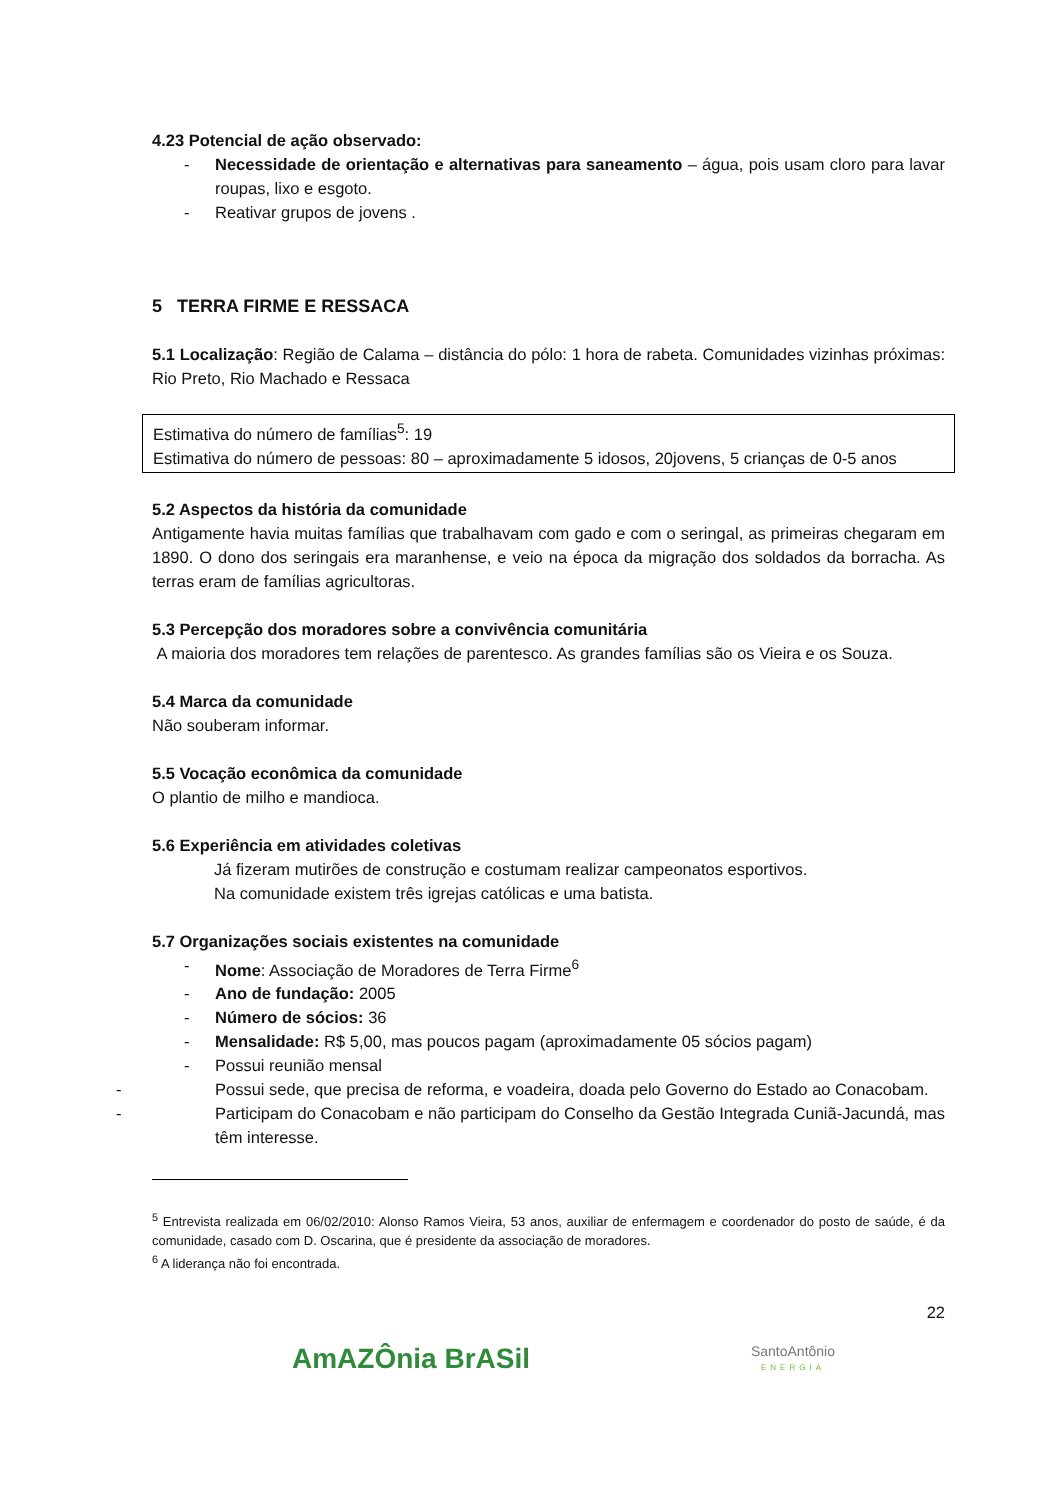4.23 Potencial de ação observado:
- Necessidade de orientação e alternativas para saneamento – água, pois usam cloro para lavar roupas, lixo e esgoto.
- Reativar grupos de jovens .
5 TERRA FIRME E RESSACA
5.1 Localização: Região de Calama – distância do pólo: 1 hora de rabeta. Comunidades vizinhas próximas: Rio Preto, Rio Machado e Ressaca
Estimativa do número de famílias<sup>5</sup>: 19
Estimativa do número de pessoas: 80 – aproximadamente 5 idosos, 20jovens, 5 crianças de 0-5 anos
5.2 Aspectos da história da comunidade
Antigamente havia muitas famílias que trabalhavam com gado e com o seringal, as primeiras chegaram em 1890. O dono dos seringais era maranhense, e veio na época da migração dos soldados da borracha. As terras eram de famílias agricultoras.
5.3 Percepção dos moradores sobre a convivência comunitária
A maioria dos moradores tem relações de parentesco. As grandes famílias são os Vieira e os Souza.
5.4 Marca da comunidade
Não souberam informar.
5.5 Vocação econômica da comunidade
O plantio de milho e mandioca.
5.6 Experiência em atividades coletivas
Já fizeram mutirões de construção e costumam realizar campeonatos esportivos.
Na comunidade existem três igrejas católicas e uma batista.
5.7 Organizações sociais existentes na comunidade
- Nome: Associação de Moradores de Terra Firme<sup>6</sup>
- Ano de fundação: 2005
- Número de sócios: 36
- Mensalidade: R$ 5,00, mas poucos pagam (aproximadamente 05 sócios pagam)
- Possui reunião mensal
- Possui sede, que precisa de reforma, e voadeira, doada pelo Governo do Estado ao Conacobam.
- Participam do Conacobam e não participam do Conselho da Gestão Integrada Cuniã-Jacundá, mas têm interesse.
<sup>5</sup> Entrevista realizada em 06/02/2010: Alonso Ramos Vieira, 53 anos, auxiliar de enfermagem e coordenador do posto de saúde, é da comunidade, casado com D. Oscarina, que é presidente da associação de moradores.
<sup>6</sup> A liderança não foi encontrada.
22
AmAZÔnia BrASil SantoAntônio
ENERGIA